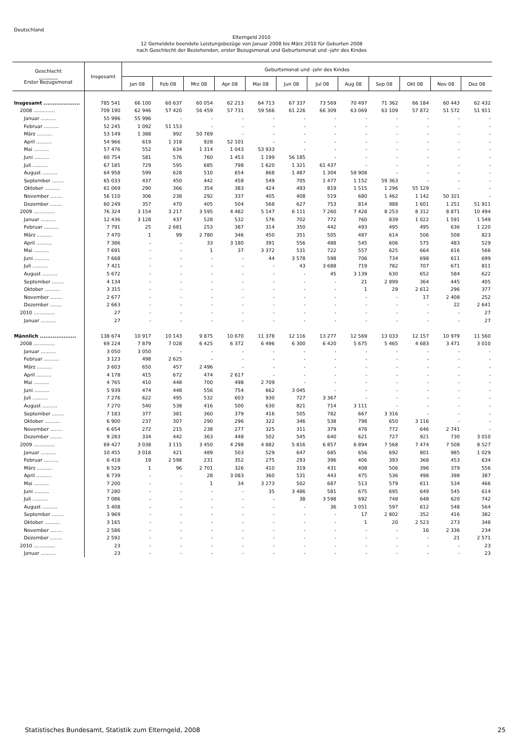Deutschland
Elterngeld 2010
12 Gemeldete beendete Leistungsbezüge von Januar 2008 bis März 2010 für Geburten 2008
nach Geschlecht der Beziehenden, erster Bezugsmonat und Geburtsmonat und -jahr des Kindes
| Geschlecht ________ Erster Bezugsmonat | Insgesamt | Geburtsmonat und -jahr des Kindes | | | | | | | | | | | |
| --- | --- | --- | --- | --- | --- | --- | --- | --- | --- | --- | --- | --- | --- |
| | | Jan 08 | Feb 08 | Mrz 08 | Apr 08 | Mai 08 | Jun 08 | Jul 08 | Aug 08 | Sep 08 | Okt 08 | Nov 08 | Dez 08 |
| Insgesamt .................... | 785 541 | 66 100 | 60 637 | 60 054 | 62 213 | 64 713 | 67 337 | 73 569 | 70 497 | 71 362 | 66 184 | 60 443 | 62 432 |
| 2008 .............. | 709 190 | 62 946 | 57 420 | 56 459 | 57 731 | 59 566 | 61 226 | 66 309 | 63 069 | 63 109 | 57 872 | 51 572 | 51 911 |
| Januar .......... | 55 996 | 55 996 | - | - | - | - | - | - | - | - | - | - | - |
| Februar .......... | 52 245 | 1 092 | 51 153 | - | - | - | - | - | - | - | - | - | - |
| März .......... | 53 149 | 1 388 | 992 | 50 769 | - | - | - | - | - | - | - | - | - |
| April .......... | 54 966 | 619 | 1 318 | 928 | 52 101 | - | - | - | - | - | - | - | - |
| Mai .......... | 57 476 | 552 | 634 | 1 314 | 1 043 | 53 933 | - | - | - | - | - | - | - |
| Juni .......... | 60 754 | 581 | 576 | 760 | 1 453 | 1 199 | 56 185 | - | - | - | - | - | - |
| Juli .......... | 67 185 | 729 | 595 | 685 | 798 | 1 620 | 1 321 | 61 437 | - | - | - | - | - |
| August .......... | 64 958 | 599 | 628 | 510 | 654 | 868 | 1 487 | 1 304 | 58 908 | - | - | - | - |
| September ........ | 65 033 | 437 | 450 | 442 | 458 | 549 | 705 | 1 477 | 1 152 | 59 363 | - | - | - |
| Oktober .......... | 61 069 | 290 | 366 | 354 | 383 | 424 | 493 | 819 | 1 515 | 1 296 | 55 129 | - | - |
| November ........ | 56 110 | 306 | 238 | 292 | 337 | 405 | 408 | 519 | 680 | 1 462 | 1 142 | 50 321 | - |
| Dezember ........ | 60 249 | 357 | 470 | 405 | 504 | 568 | 627 | 753 | 814 | 988 | 1 601 | 1 251 | 51 911 |
| 2009 .............. | 76 324 | 3 154 | 3 217 | 3 595 | 4 482 | 5 147 | 6 111 | 7 260 | 7 428 | 8 253 | 8 312 | 8 871 | 10 494 |
| Januar .......... | 12 436 | 3 128 | 437 | 528 | 532 | 576 | 702 | 772 | 760 | 839 | 1 022 | 1 591 | 1 549 |
| Februar .......... | 7 791 | 25 | 2 681 | 253 | 387 | 314 | 350 | 442 | 493 | 495 | 495 | 636 | 1 220 |
| März .......... | 7 470 | 1 | 99 | 2 780 | 346 | 450 | 351 | 505 | 487 | 614 | 506 | 508 | 823 |
| April .......... | 7 386 | - | - | 33 | 3 180 | 391 | 556 | 488 | 545 | 606 | 575 | 483 | 529 |
| Mai .......... | 7 691 | - | - | 1 | 37 | 3 372 | 531 | 722 | 557 | 625 | 664 | 616 | 566 |
| Juni .......... | 7 668 | - | - | - | - | 44 | 3 578 | 598 | 706 | 734 | 698 | 611 | 699 |
| Juli .......... | 7 421 | - | - | - | - | - | 43 | 3 688 | 719 | 782 | 707 | 671 | 811 |
| August .......... | 5 672 | - | - | - | - | - | - | 45 | 3 139 | 630 | 652 | 584 | 622 |
| September ........ | 4 134 | - | - | - | - | - | - | - | 21 | 2 899 | 364 | 445 | 405 |
| Oktober .......... | 3 315 | - | - | - | - | - | - | - | 1 | 29 | 2 612 | 296 | 377 |
| November ........ | 2 677 | - | - | - | - | - | - | - | - | - | 17 | 2 408 | 252 |
| Dezember ........ | 2 663 | - | - | - | - | - | - | - | - | - | - | 22 | 2 641 |
| 2010 .............. | 27 | - | - | - | - | - | - | - | - | - | - | - | 27 |
| Januar .......... | 27 | - | - | - | - | - | - | - | - | - | - | - | 27 |
| Männlich .................... | 138 674 | 10 917 | 10 143 | 9 875 | 10 670 | 11 378 | 12 116 | 13 277 | 12 569 | 13 033 | 12 157 | 10 979 | 11 560 |
| 2008 .............. | 69 224 | 7 879 | 7 028 | 6 425 | 6 372 | 6 496 | 6 300 | 6 420 | 5 675 | 5 465 | 4 683 | 3 471 | 3 010 |
| Januar .......... | 3 050 | 3 050 | - | - | - | - | - | - | - | - | - | - | - |
| Februar .......... | 3 123 | 498 | 2 625 | - | - | - | - | - | - | - | - | - | - |
| März .......... | 3 603 | 650 | 457 | 2 496 | - | - | - | - | - | - | - | - | - |
| April .......... | 4 178 | 415 | 672 | 474 | 2 617 | - | - | - | - | - | - | - | - |
| Mai .......... | 4 765 | 410 | 448 | 700 | 498 | 2 709 | - | - | - | - | - | - | - |
| Juni .......... | 5 939 | 474 | 448 | 556 | 754 | 662 | 3 045 | - | - | - | - | - | - |
| Juli .......... | 7 276 | 622 | 495 | 532 | 603 | 930 | 727 | 3 367 | - | - | - | - | - |
| August .......... | 7 270 | 540 | 538 | 416 | 500 | 630 | 821 | 714 | 3 111 | - | - | - | - |
| September ........ | 7 183 | 377 | 381 | 360 | 379 | 416 | 505 | 782 | 667 | 3 316 | - | - | - |
| Oktober .......... | 6 900 | 237 | 307 | 290 | 296 | 322 | 346 | 538 | 798 | 650 | 3 116 | - | - |
| November ........ | 6 654 | 272 | 215 | 238 | 277 | 325 | 311 | 379 | 478 | 772 | 646 | 2 741 | - |
| Dezember ........ | 9 283 | 334 | 442 | 363 | 448 | 502 | 545 | 640 | 621 | 727 | 921 | 730 | 3 010 |
| 2009 .............. | 69 427 | 3 038 | 3 115 | 3 450 | 4 298 | 4 882 | 5 816 | 6 857 | 6 894 | 7 568 | 7 474 | 7 508 | 8 527 |
| Januar .......... | 10 455 | 3 018 | 421 | 489 | 503 | 529 | 647 | 685 | 656 | 692 | 801 | 985 | 1 029 |
| Februar .......... | 6 418 | 19 | 2 598 | 231 | 352 | 275 | 293 | 396 | 406 | 393 | 368 | 453 | 634 |
| März .......... | 6 529 | 1 | 96 | 2 701 | 326 | 410 | 319 | 431 | 408 | 506 | 396 | 379 | 556 |
| April .......... | 6 739 | - | - | 28 | 3 083 | 360 | 531 | 443 | 475 | 536 | 498 | 398 | 387 |
| Mai .......... | 7 200 | - | - | 1 | 34 | 3 273 | 502 | 687 | 513 | 579 | 611 | 534 | 466 |
| Juni .......... | 7 280 | - | - | - | - | 35 | 3 486 | 581 | 675 | 695 | 649 | 545 | 614 |
| Juli .......... | 7 086 | - | - | - | - | - | 38 | 3 598 | 692 | 748 | 648 | 620 | 742 |
| August .......... | 5 408 | - | - | - | - | - | - | 36 | 3 051 | 597 | 612 | 548 | 564 |
| September ........ | 3 969 | - | - | - | - | - | - | - | 17 | 2 802 | 352 | 416 | 382 |
| Oktober .......... | 3 165 | - | - | - | - | - | - | - | 1 | 20 | 2 523 | 273 | 348 |
| November ........ | 2 586 | - | - | - | - | - | - | - | - | - | 16 | 2 336 | 234 |
| Dezember ........ | 2 592 | - | - | - | - | - | - | - | - | - | - | 21 | 2 571 |
| 2010 .............. | 23 | - | - | - | - | - | - | - | - | - | - | - | 23 |
| Januar .......... | 23 | - | - | - | - | - | - | - | - | - | - | - | 23 |
Statistisches Bundesamt, Statistik zum Elterngeld, 2008 25